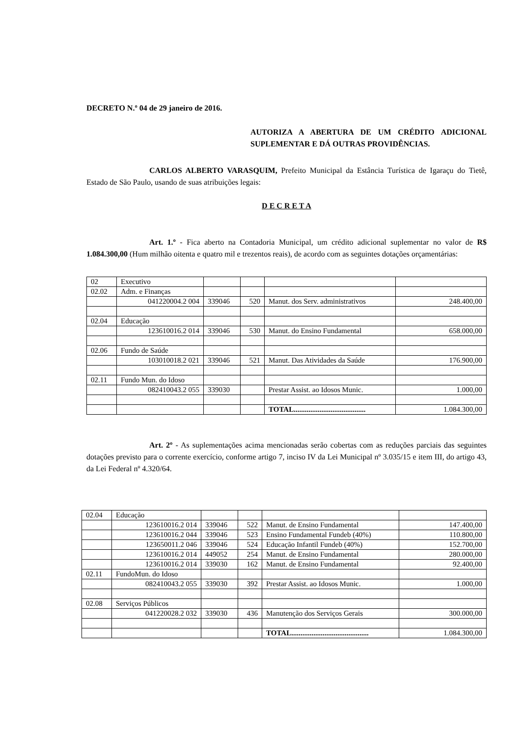DECRETO N.º 04 de 29 janeiro de 2016.
AUTORIZA A ABERTURA DE UM CRÉDITO ADICIONAL SUPLEMENTAR E DÁ OUTRAS PROVIDÊNCIAS.
CARLOS ALBERTO VARASQUIM, Prefeito Municipal da Estância Turística de Igaraçu do Tietê, Estado de São Paulo, usando de suas atribuições legais:
D E C R E T A
Art. 1.º - Fica aberto na Contadoria Municipal, um crédito adicional suplementar no valor de R$ 1.084.300,00 (Hum milhão oitenta e quatro mil e trezentos reais), de acordo com as seguintes dotações orçamentárias:
| 02 | Executivo | | | | |
| 02.02 | Adm. e Finanças | | | | |
| | 041220004.2 004 | 339046 | 520 | Manut. dos Serv. administrativos | 248.400,00 |
| 02.04 | Educação | | | | |
| | 123610016.2 014 | 339046 | 530 | Manut. do Ensino Fundamental | 658.000,00 |
| 02.06 | Fundo de Saúde | | | | |
| | 103010018.2 021 | 339046 | 521 | Manut. Das Atividades da Saúde | 176.900,00 |
| 02.11 | Fundo Mun. do Idoso | | | | |
| | 082410043.2 055 | 339030 | | Prestar Assist. ao Idosos Munic. | 1.000,00 |
| | | | | TOTAL....................................... | 1.084.300,00 |
Art. 2º - As suplementações acima mencionadas serão cobertas com as reduções parciais das seguintes dotações previsto para o corrente exercício, conforme artigo 7, inciso IV da Lei Municipal nº 3.035/15 e item III, do artigo 43, da Lei Federal nº 4.320/64.
| 02.04 | Educação | | | | |
| | 123610016.2 014 | 339046 | 522 | Manut. de Ensino Fundamental | 147.400,00 |
| | 123610016.2 044 | 339046 | 523 | Ensino Fundamental Fundeb (40%) | 110.800,00 |
| | 123650011.2 046 | 339046 | 524 | Educação Infantil Fundeb (40%) | 152.700,00 |
| | 123610016.2 014 | 449052 | 254 | Manut. de Ensino Fundamental | 280.000,00 |
| | 123610016.2 014 | 339030 | 162 | Manut. de Ensino Fundamental | 92.400,00 |
| 02.11 | FundoMun. do Idoso | | | | |
| | 082410043.2 055 | 339030 | 392 | Prestar Assist. ao Idosos Munic. | 1.000,00 |
| 02.08 | Serviços Públicos | | | | |
| | 041220028.2 032 | 339030 | 436 | Manutenção dos Serviços Gerais | 300.000,00 |
| | | | | TOTAL.......................................... | 1.084.300,00 |